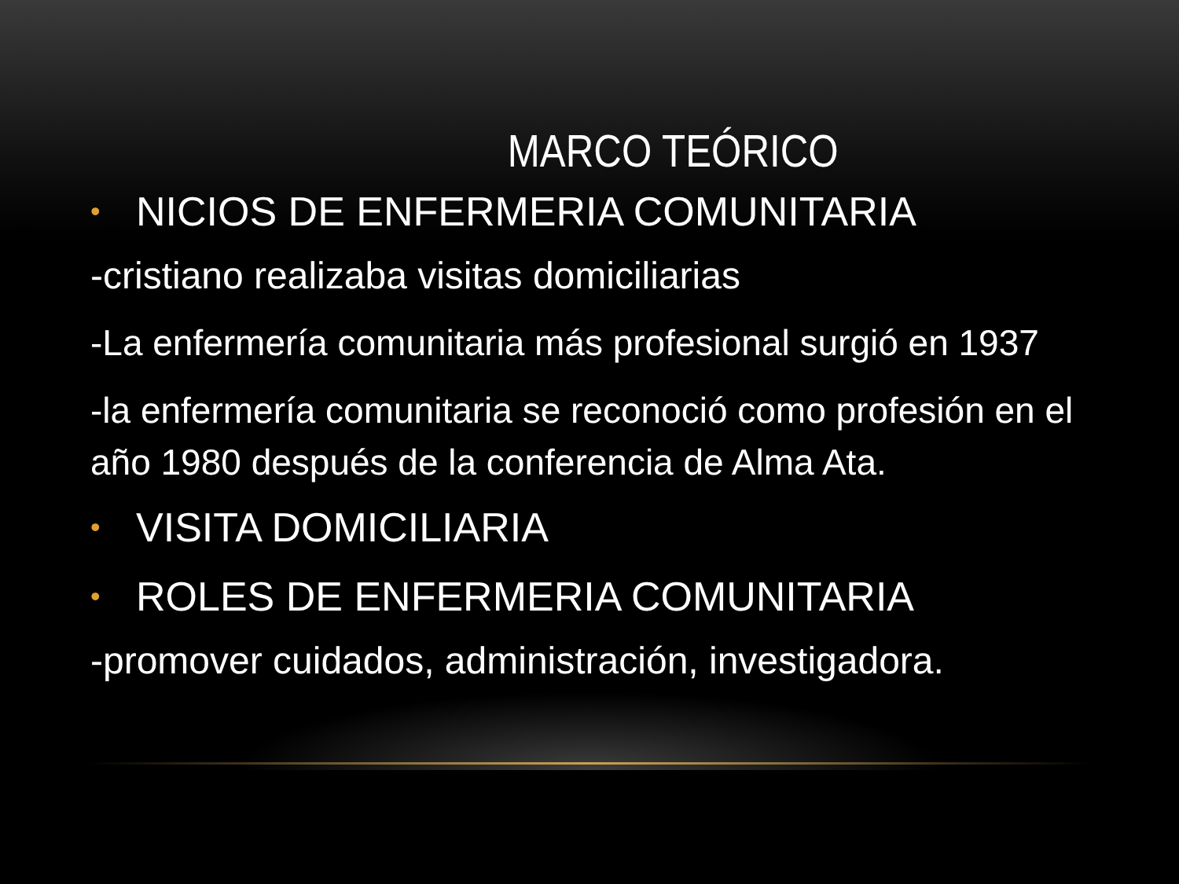MARCO TEÓRICO
• NICIOS DE ENFERMERIA COMUNITARIA
-cristiano realizaba visitas domiciliarias
-La enfermería comunitaria más profesional surgió en 1937
-la enfermería comunitaria se reconoció como profesión en el año 1980 después de la conferencia de Alma Ata.
• VISITA DOMICILIARIA
• ROLES DE ENFERMERIA COMUNITARIA
-promover cuidados, administración, investigadora.